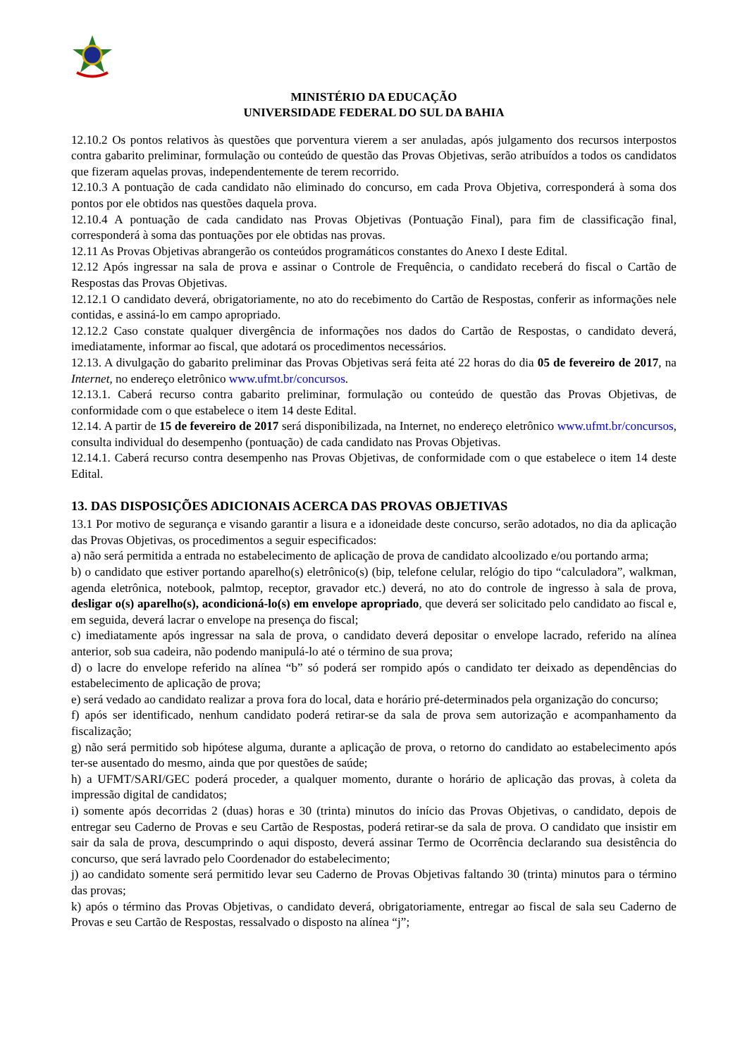MINISTÉRIO DA EDUCAÇÃO
UNIVERSIDADE FEDERAL DO SUL DA BAHIA
12.10.2 Os pontos relativos às questões que porventura vierem a ser anuladas, após julgamento dos recursos interpostos contra gabarito preliminar, formulação ou conteúdo de questão das Provas Objetivas, serão atribuídos a todos os candidatos que fizeram aquelas provas, independentemente de terem recorrido.
12.10.3 A pontuação de cada candidato não eliminado do concurso, em cada Prova Objetiva, corresponderá à soma dos pontos por ele obtidos nas questões daquela prova.
12.10.4 A pontuação de cada candidato nas Provas Objetivas (Pontuação Final), para fim de classificação final, corresponderá à soma das pontuações por ele obtidas nas provas.
12.11 As Provas Objetivas abrangerão os conteúdos programáticos constantes do Anexo I deste Edital.
12.12 Após ingressar na sala de prova e assinar o Controle de Frequência, o candidato receberá do fiscal o Cartão de Respostas das Provas Objetivas.
12.12.1 O candidato deverá, obrigatoriamente, no ato do recebimento do Cartão de Respostas, conferir as informações nele contidas, e assiná-lo em campo apropriado.
12.12.2 Caso constate qualquer divergência de informações nos dados do Cartão de Respostas, o candidato deverá, imediatamente, informar ao fiscal, que adotará os procedimentos necessários.
12.13. A divulgação do gabarito preliminar das Provas Objetivas será feita até 22 horas do dia 05 de fevereiro de 2017, na Internet, no endereço eletrônico www.ufmt.br/concursos.
12.13.1. Caberá recurso contra gabarito preliminar, formulação ou conteúdo de questão das Provas Objetivas, de conformidade com o que estabelece o item 14 deste Edital.
12.14. A partir de 15 de fevereiro de 2017 será disponibilizada, na Internet, no endereço eletrônico www.ufmt.br/concursos, consulta individual do desempenho (pontuação) de cada candidato nas Provas Objetivas.
12.14.1. Caberá recurso contra desempenho nas Provas Objetivas, de conformidade com o que estabelece o item 14 deste Edital.
13. DAS DISPOSIÇÕES ADICIONAIS ACERCA DAS PROVAS OBJETIVAS
13.1 Por motivo de segurança e visando garantir a lisura e a idoneidade deste concurso, serão adotados, no dia da aplicação das Provas Objetivas, os procedimentos a seguir especificados:
a) não será permitida a entrada no estabelecimento de aplicação de prova de candidato alcoolizado e/ou portando arma;
b) o candidato que estiver portando aparelho(s) eletrônico(s) (bip, telefone celular, relógio do tipo “calculadora”, walkman, agenda eletrônica, notebook, palmtop, receptor, gravador etc.) deverá, no ato do controle de ingresso à sala de prova, desligar o(s) aparelho(s), acondicioná-lo(s) em envelope apropriado, que deverá ser solicitado pelo candidato ao fiscal e, em seguida, deverá lacrar o envelope na presença do fiscal;
c) imediatamente após ingressar na sala de prova, o candidato deverá depositar o envelope lacrado, referido na alínea anterior, sob sua cadeira, não podendo manipulá-lo até o término de sua prova;
d) o lacre do envelope referido na alínea “b” só poderá ser rompido após o candidato ter deixado as dependências do estabelecimento de aplicação de prova;
e) será vedado ao candidato realizar a prova fora do local, data e horário pré-determinados pela organização do concurso;
f) após ser identificado, nenhum candidato poderá retirar-se da sala de prova sem autorização e acompanhamento da fiscalização;
g) não será permitido sob hipótese alguma, durante a aplicação de prova, o retorno do candidato ao estabelecimento após ter-se ausentado do mesmo, ainda que por questões de saúde;
h) a UFMT/SARI/GEC poderá proceder, a qualquer momento, durante o horário de aplicação das provas, à coleta da impressão digital de candidatos;
i) somente após decorridas 2 (duas) horas e 30 (trinta) minutos do início das Provas Objetivas, o candidato, depois de entregar seu Caderno de Provas e seu Cartão de Respostas, poderá retirar-se da sala de prova. O candidato que insistir em sair da sala de prova, descumprindo o aqui disposto, deverá assinar Termo de Ocorrência declarando sua desistência do concurso, que será lavrado pelo Coordenador do estabelecimento;
j) ao candidato somente será permitido levar seu Caderno de Provas Objetivas faltando 30 (trinta) minutos para o término das provas;
k) após o término das Provas Objetivas, o candidato deverá, obrigatoriamente, entregar ao fiscal de sala seu Caderno de Provas e seu Cartão de Respostas, ressalvado o disposto na alínea “j”;